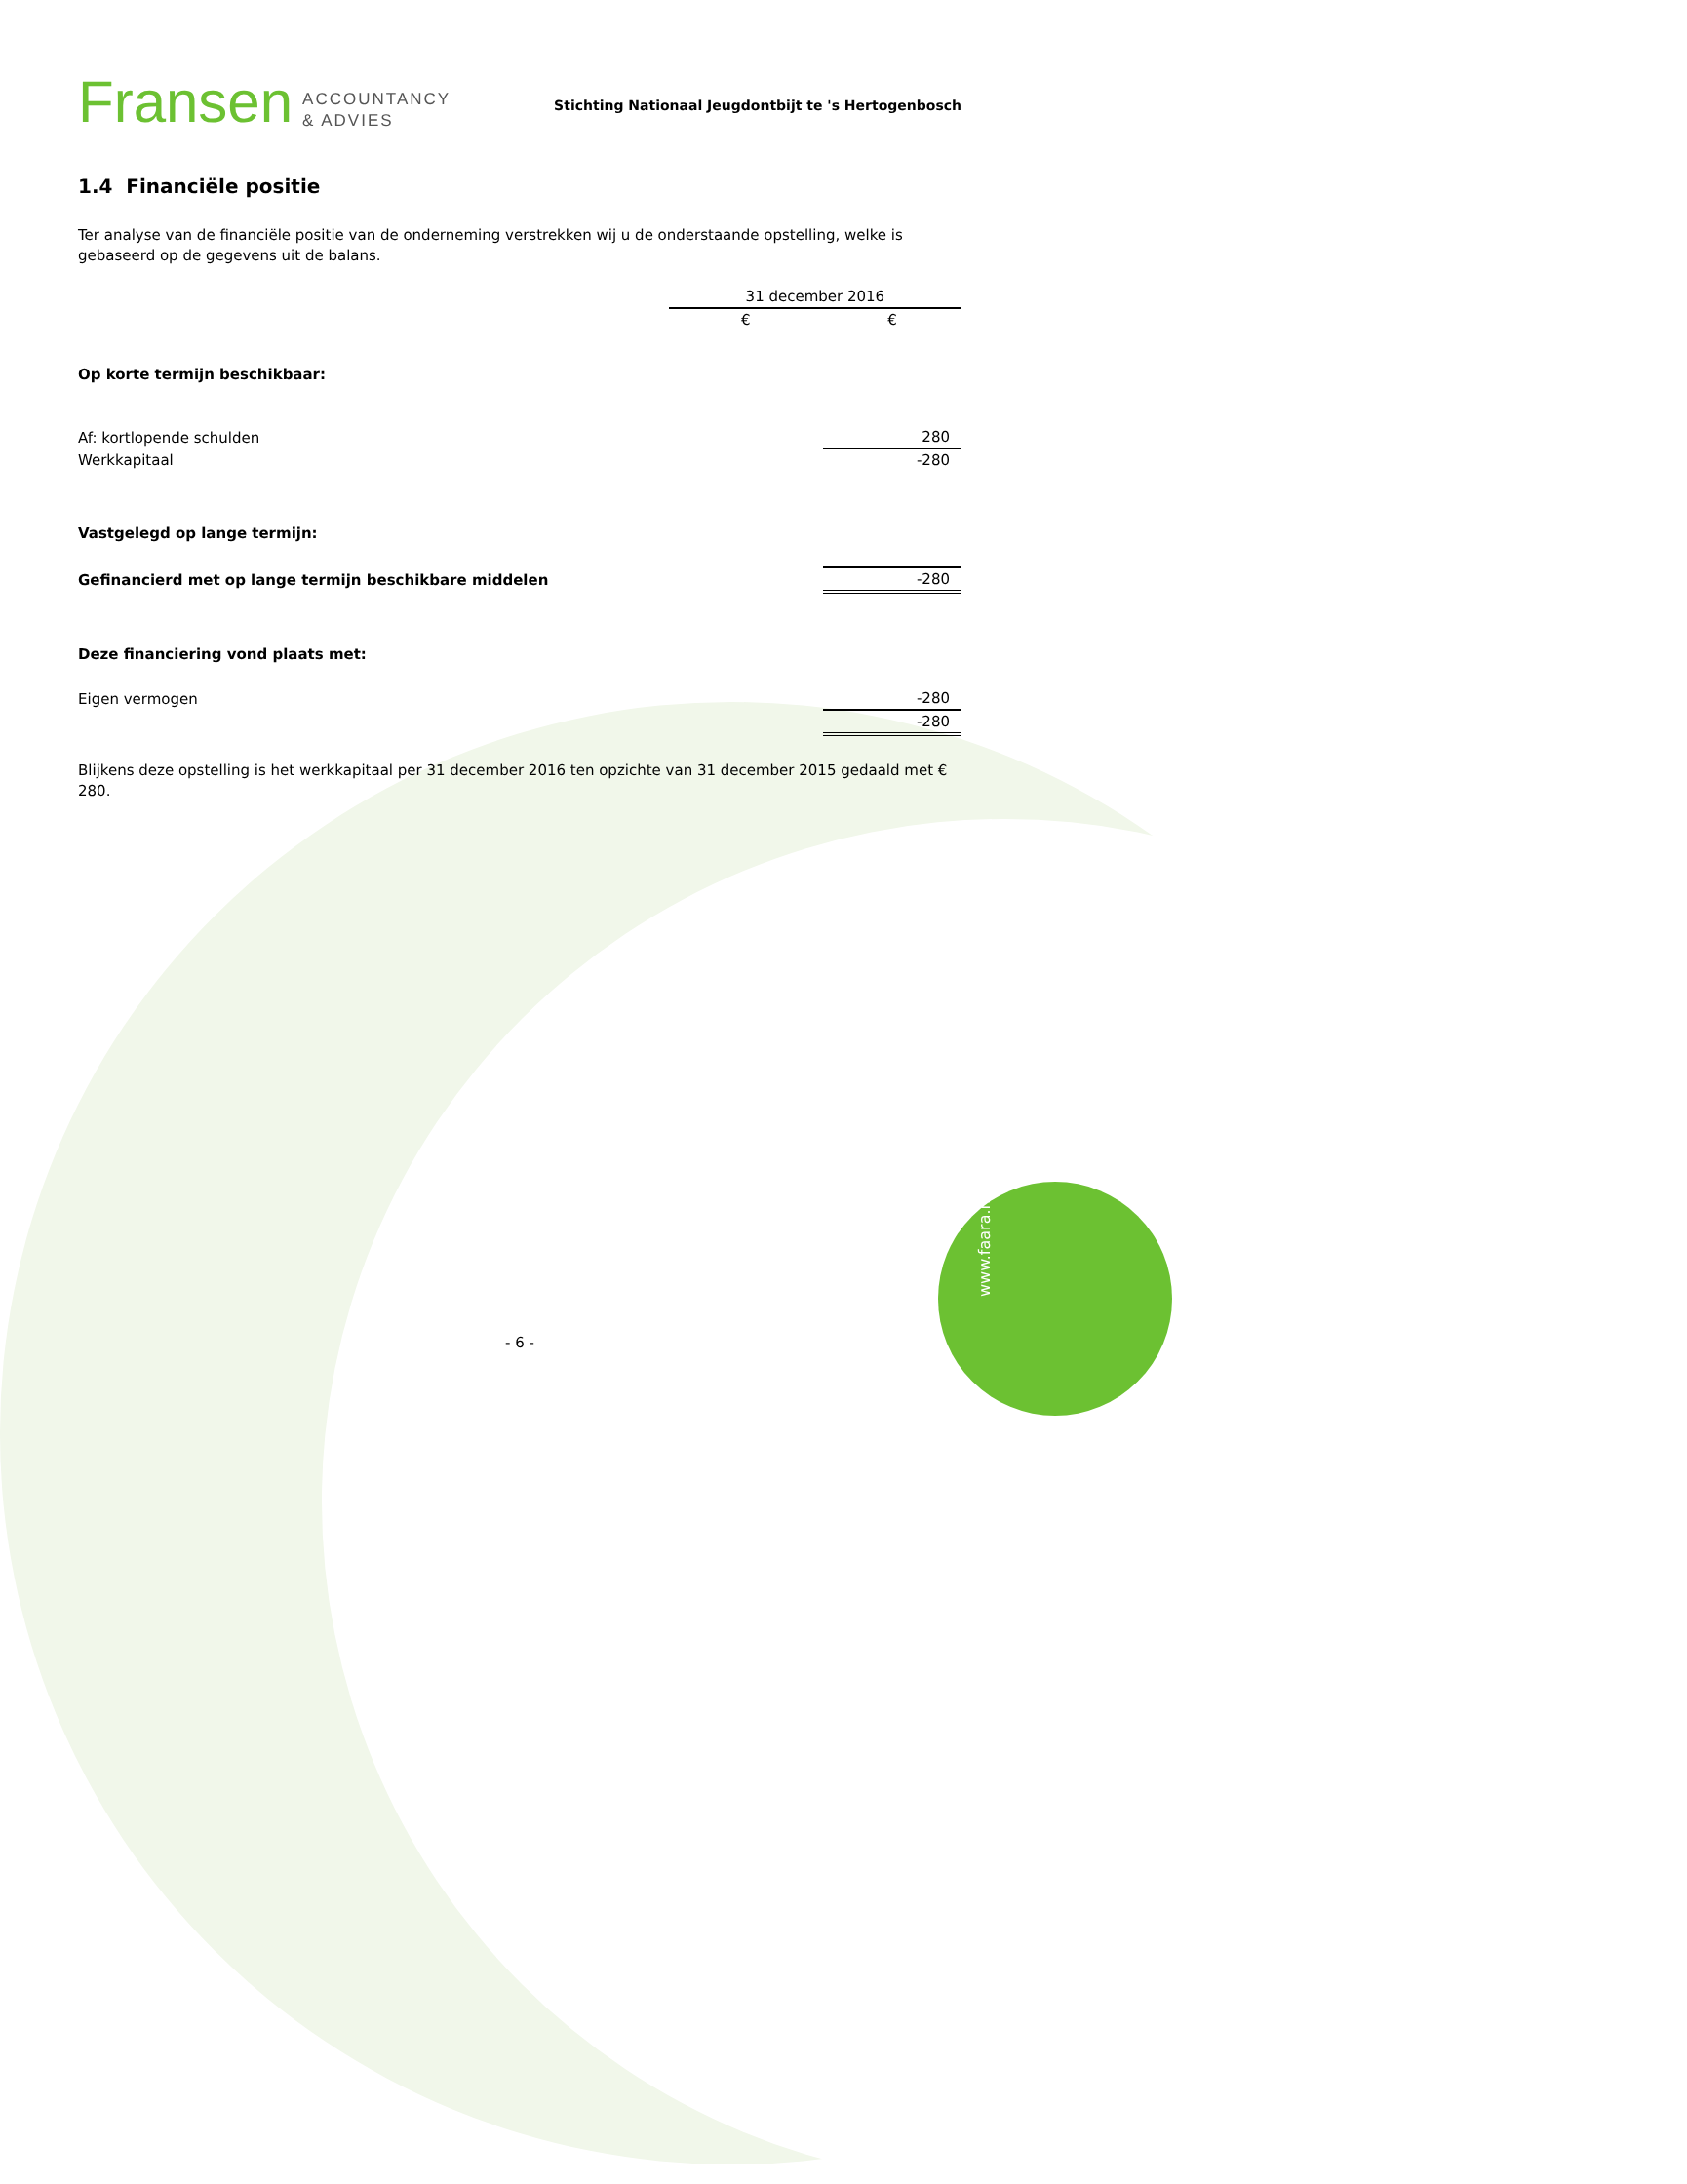www.faara.nl
Fransen ACCOUNTANCY
& ADVIES
Stichting Nationaal Jeugdontbijt te 's Hertogenbosch
1.4 Financiële positie
Ter analyse van de financiële positie van de onderneming verstrekken wij u de onderstaande opstelling, welke is gebaseerd op de gegevens uit de balans.
| | 31 december 2016 | |
| | € | € |
| Op korte termijn beschikbaar: | | |
| Af: kortlopende schulden | | 280 |
| Werkkapitaal | | -280 |
| Vastgelegd op lange termijn: | | |
| Gefinancierd met op lange termijn beschikbare middelen | | -280 |
| Deze financiering vond plaats met: | | |
| Eigen vermogen | | -280 |
| | | -280 |
Blijkens deze opstelling is het werkkapitaal per 31 december 2016 ten opzichte van 31 december 2015 gedaald met € 280.
- 6 -